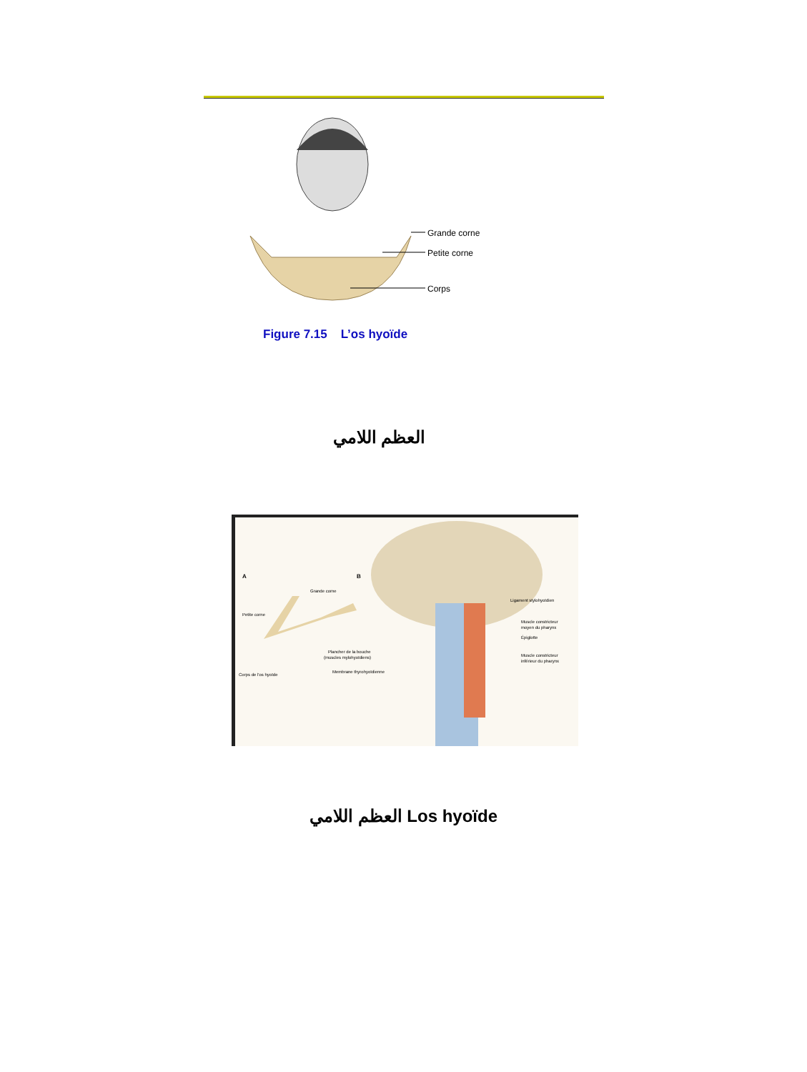Grande corne
Petite corne
Corps
Figure 7.15 L’os hyoïde
العظم اللامي
A
B
Grande corne
Petite corne
Corps de l'os hyoïde
Plancher de la bouche
(muscles mylohyoïdiens)
Membrane thyrohyoïdienne
Ligament stylohyoïdien
Muscle constricteur
moyen du pharynx
Épiglotte
Muscle constricteur
inférieur du pharynx
العظم اللامي Los hyoïde